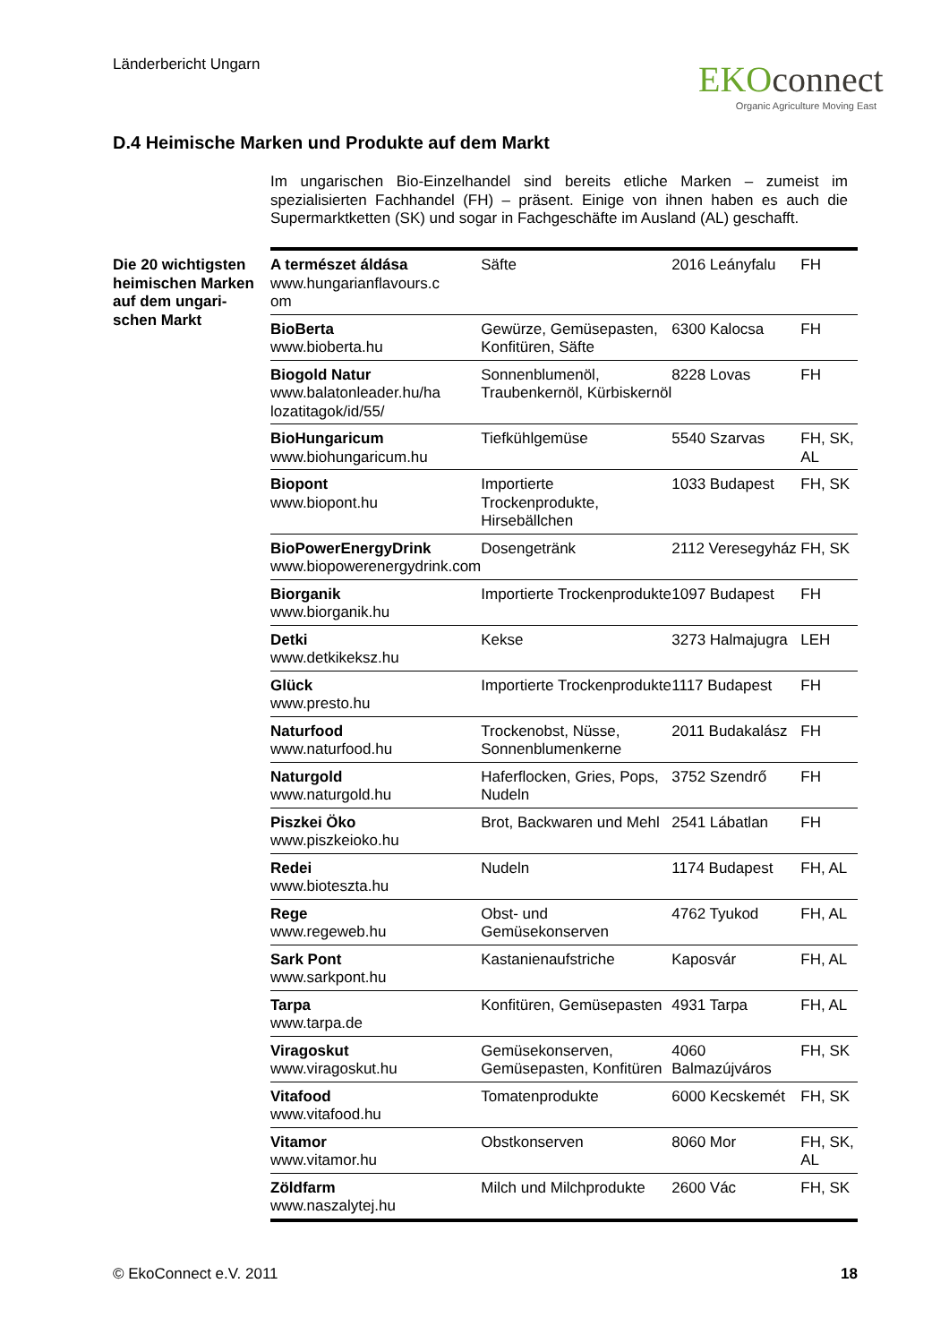Länderbericht Ungarn
EKOconnect
Organic Agriculture Moving East
D.4 Heimische Marken und Produkte auf dem Markt
Im ungarischen Bio-Einzelhandel sind bereits etliche Marken – zumeist im spezialisierten Fachhandel (FH) – präsent. Einige von ihnen haben es auch die Supermarktketten (SK) und sogar in Fachgeschäfte im Ausland (AL) geschafft.
Die 20 wichtigsten
heimischen Marken
auf dem ungari-
schen Markt
| A természet áldása www.hungarianflavours.c om | Säfte | 2016 Leányfalu | FH |
| BioBerta www.bioberta.hu | Gewürze, Gemüsepasten, Konfitüren, Säfte | 6300 Kalocsa | FH |
| Biogold Natur www.balatonleader.hu/ha lozatitagok/id/55/ | Sonnenblumenöl, Traubenkernöl, Kürbiskernöl | 8228 Lovas | FH |
| BioHungaricum www.biohungaricum.hu | Tiefkühlgemüse | 5540 Szarvas | FH, SK, AL |
| Biopont www.biopont.hu | Importierte Trockenprodukte, Hirsebällchen | 1033 Budapest | FH, SK |
| BioPowerEnergyDrink www.biopowerenergydrink.com | Dosengetränk | 2112 Veresegyház | FH, SK |
| Biorganik www.biorganik.hu | Importierte Trockenprodukte | 1097 Budapest | FH |
| Detki www.detkikeksz.hu | Kekse | 3273 Halmajugra | LEH |
| Glück www.presto.hu | Importierte Trockenprodukte | 1117 Budapest | FH |
| Naturfood www.naturfood.hu | Trockenobst, Nüsse, Sonnenblumenkerne | 2011 Budakalász | FH |
| Naturgold www.naturgold.hu | Haferflocken, Gries, Pops, Nudeln | 3752 Szendrő | FH |
| Piszkei Öko www.piszkeioko.hu | Brot, Backwaren und Mehl | 2541 Lábatlan | FH |
| Redei www.bioteszta.hu | Nudeln | 1174 Budapest | FH, AL |
| Rege www.regeweb.hu | Obst- und Gemüsekonserven | 4762 Tyukod | FH, AL |
| Sark Pont www.sarkpont.hu | Kastanienaufstriche | Kaposvár | FH, AL |
| Tarpa www.tarpa.de | Konfitüren, Gemüsepasten | 4931 Tarpa | FH, AL |
| Viragoskut www.viragoskut.hu | Gemüsekonserven, Gemüsepasten, Konfitüren | 4060 Balmazújváros | FH, SK |
| Vitafood www.vitafood.hu | Tomatenprodukte | 6000 Kecskemét | FH, SK |
| Vitamor www.vitamor.hu | Obstkonserven | 8060 Mor | FH, SK, AL |
| Zöldfarm www.naszalytej.hu | Milch und Milchprodukte | 2600 Vác | FH, SK |
© EkoConnect e.V. 2011 18